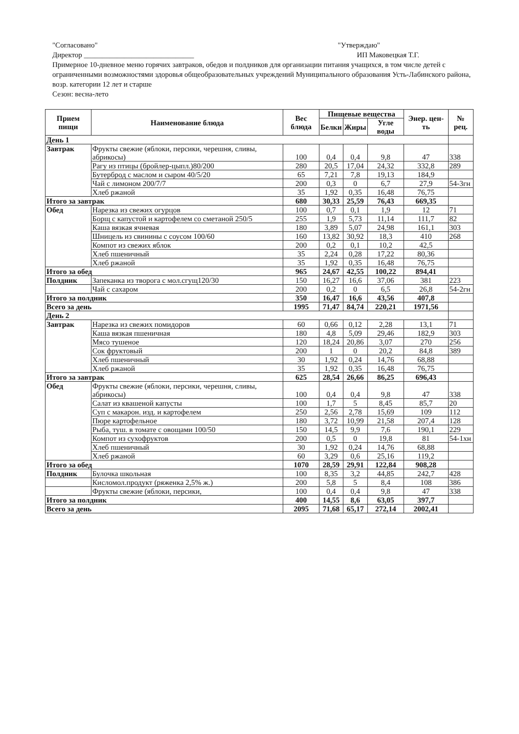"Согласовано" "Утверждаю"
Директор ______________________________ ИП Маковецкая Т.Г.
Примерное 10-дневное меню горячих завтраков, обедов и полдников для организации питания учащихся, в том числе детей с ограниченными возможностями здоровья общеобразовательных учреждений Муниципального образования Усть-Лабинского района, возр. категории 12 лет и старше
Сезон: весна-лето
| Прием пищи | Наименование блюда | Вес блюда | Пищевые вещества | | | Энер. цен-ть | № рец. |
| --- | --- | --- | --- | --- | --- | --- | --- |
| | | | Белки | Жиры | Угле воды | | |
| День 1 | | | | | | | |
| Завтрак | Фрукты свежие (яблоки, персики, черешня, сливы, абрикосы) | 100 | 0,4 | 0,4 | 9,8 | 47 | 338 |
| | Рагу из птицы (бройлер-цыпл.)80/200 | 280 | 20,5 | 17,04 | 24,32 | 332,8 | 289 |
| | Бутерброд с маслом и сыром 40/5/20 | 65 | 7,21 | 7,8 | 19,13 | 184,9 | |
| | Чай с лимоном 200/7/7 | 200 | 0,3 | 0 | 6,7 | 27,9 | 54-3гн |
| | Хлеб ржаной | 35 | 1,92 | 0,35 | 16,48 | 76,75 | |
| Итого за завтрак | | 680 | 30,33 | 25,59 | 76,43 | 669,35 | |
| Обед | Нарезка из свежих огурцов | 100 | 0,7 | 0,1 | 1,9 | 12 | 71 |
| | Борщ с капустой и картофелем со сметаной 250/5 | 255 | 1,9 | 5,73 | 11,14 | 111,7 | 82 |
| | Каша вязкая ячневая | 180 | 3,89 | 5,07 | 24,98 | 161,1 | 303 |
| | Шницель из свинины с соусом 100/60 | 160 | 13,82 | 30,92 | 18,3 | 410 | 268 |
| | Компот из свежих яблок | 200 | 0,2 | 0,1 | 10,2 | 42,5 | |
| | Хлеб пшеничный | 35 | 2,24 | 0,28 | 17,22 | 80,36 | |
| | Хлеб ржаной | 35 | 1,92 | 0,35 | 16,48 | 76,75 | |
| Итого за обед | | 965 | 24,67 | 42,55 | 100,22 | 894,41 | |
| Полдник | Запеканка из творога с мол.сгущ120/30 | 150 | 16,27 | 16,6 | 37,06 | 381 | 223 |
| | Чай с сахаром | 200 | 0,2 | 0 | 6,5 | 26,8 | 54-2гн |
| Итого за полдник | | 350 | 16,47 | 16,6 | 43,56 | 407,8 | |
| Всего за день | | 1995 | 71,47 | 84,74 | 220,21 | 1971,56 | |
| День 2 | | | | | | | |
| Завтрак | Нарезка из свежих помидоров | 60 | 0,66 | 0,12 | 2,28 | 13,1 | 71 |
| | Каша вязкая пшеничная | 180 | 4,8 | 5,09 | 29,46 | 182,9 | 303 |
| | Мясо тушеное | 120 | 18,24 | 20,86 | 3,07 | 270 | 256 |
| | Сок фруктовый | 200 | 1 | 0 | 20,2 | 84,8 | 389 |
| | Хлеб пшеничный | 30 | 1,92 | 0,24 | 14,76 | 68,88 | |
| | Хлеб ржаной | 35 | 1,92 | 0,35 | 16,48 | 76,75 | |
| Итого за завтрак | | 625 | 28,54 | 26,66 | 86,25 | 696,43 | |
| Обед | Фрукты свежие (яблоки, персики, черешня, сливы, абрикосы) | 100 | 0,4 | 0,4 | 9,8 | 47 | 338 |
| | Салат из квашеной капусты | 100 | 1,7 | 5 | 8,45 | 85,7 | 20 |
| | Суп с макарон. изд. и картофелем | 250 | 2,56 | 2,78 | 15,69 | 109 | 112 |
| | Пюре картофельное | 180 | 3,72 | 10,99 | 21,58 | 207,4 | 128 |
| | Рыба, туш. в томате с овощами 100/50 | 150 | 14,5 | 9,9 | 7,6 | 190,1 | 229 |
| | Компот из сухофруктов | 200 | 0,5 | 0 | 19,8 | 81 | 54-1хн |
| | Хлеб пшеничный | 30 | 1,92 | 0,24 | 14,76 | 68,88 | |
| | Хлеб ржаной | 60 | 3,29 | 0,6 | 25,16 | 119,2 | |
| Итого за обед | | 1070 | 28,59 | 29,91 | 122,84 | 908,28 | |
| Полдник | Булочка школьная | 100 | 8,35 | 3,2 | 44,85 | 242,7 | 428 |
| | Кисломол.продукт (ряженка 2,5% ж.) | 200 | 5,8 | 5 | 8,4 | 108 | 386 |
| | Фрукты свежие (яблоки, персики, | 100 | 0,4 | 0,4 | 9,8 | 47 | 338 |
| Итого за полдник | | 400 | 14,55 | 8,6 | 63,05 | 397,7 | |
| Всего за день | | 2095 | 71,68 | 65,17 | 272,14 | 2002,41 | |